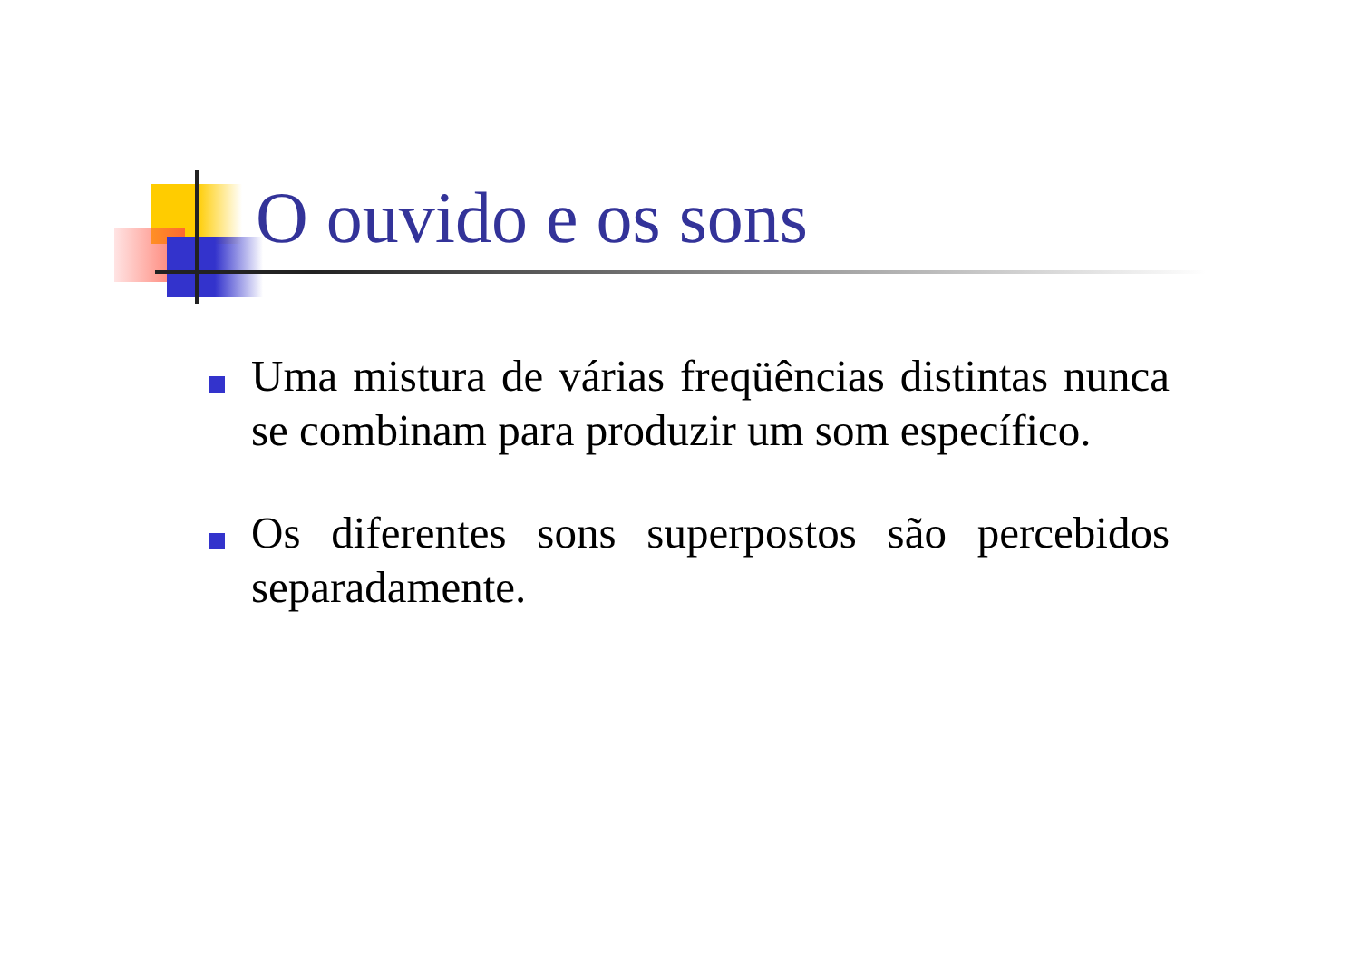O ouvido e os sons
Uma mistura de várias freqüências distintas nunca se combinam para produzir um som específico.
Os diferentes sons superpostos são percebidos separadamente.